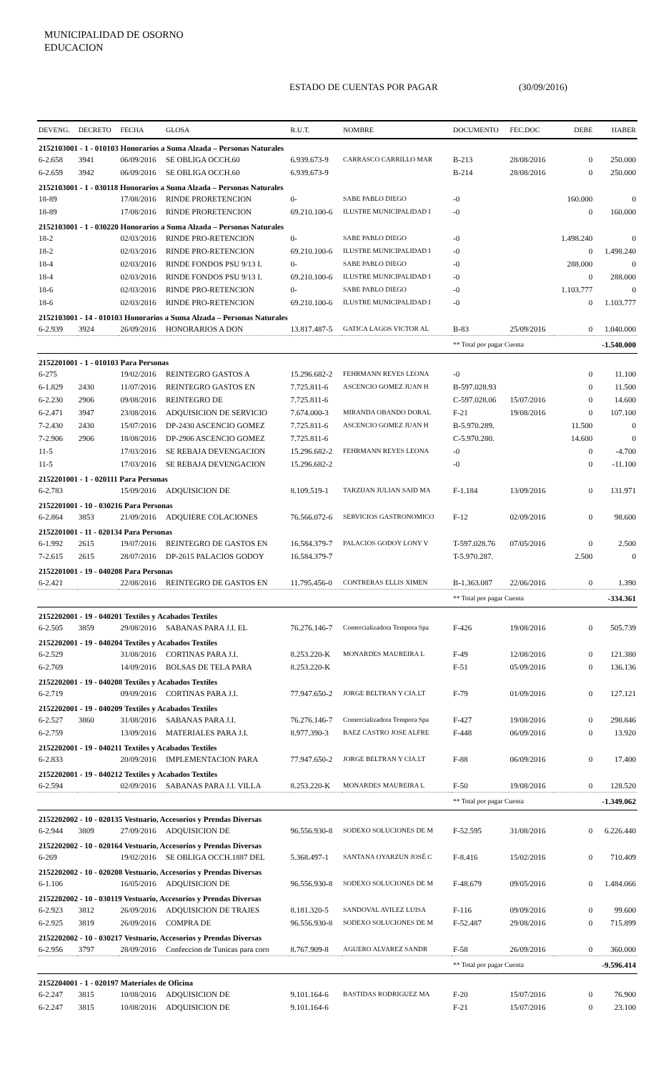MUNICIPALIDAD DE OSORNO
EDUCACION
ESTADO DE CUENTAS POR PAGAR (30/09/2016)
| DEVENG. | DECRETO | FECHA | GLOSA | R.U.T. | NOMBRE | DOCUMENTO | FEC.DOC | DEBE | HABER |
| --- | --- | --- | --- | --- | --- | --- | --- | --- | --- |
| 2152103001 - 1 - 010103 Honorarios a Suma Alzada – Personas Naturales | | | | | | | | | |
| 6-2.658 | 3941 | 06/09/2016 | SE OBLIGA OCCH.60 | 6.939.673-9 | CARRASCO CARRILLO MAR | B-213 | 28/08/2016 | 0 | 250.000 |
| 6-2.659 | 3942 | 06/09/2016 | SE OBLIGA OCCH.60 | 6.939.673-9 | | B-214 | 28/08/2016 | 0 | 250.000 |
| 2152103001 - 1 - 030118 Honorarios a Suma Alzada – Personas Naturales | | | | | | | | | |
| 18-89 | | 17/08/2016 | RINDE PRORETENCION | 0- | SABE PABLO DIEGO | -0 | | 160.000 | 0 |
| 18-89 | | 17/08/2016 | RINDE PRORETENCION | 69.210.100-6 | ILUSTRE MUNICIPALIDAD I | -0 | | 0 | 160.000 |
| 2152103001 - 1 - 030220 Honorarios a Suma Alzada – Personas Naturales | | | | | | | | | |
| 18-2 | | 02/03/2016 | RINDE PRO-RETENCION | 0- | SABE PABLO DIEGO | -0 | | 1.498.240 | 0 |
| 18-2 | | 02/03/2016 | RINDE PRO-RETENCION | 69.210.100-6 | ILUSTRE MUNICIPALIDAD I | -0 | | 0 | 1.498.240 |
| 18-4 | | 02/03/2016 | RINDE FONDOS PSU 9/13 I. | 0- | SABE PABLO DIEGO | -0 | | 288.000 | 0 |
| 18-4 | | 02/03/2016 | RINDE FONDOS PSU 9/13 I. | 69.210.100-6 | ILUSTRE MUNICIPALIDAD I | -0 | | 0 | 288.000 |
| 18-6 | | 02/03/2016 | RINDE PRO-RETENCION | 0- | SABE PABLO DIEGO | -0 | | 1.103.777 | 0 |
| 18-6 | | 02/03/2016 | RINDE PRO-RETENCION | 69.210.100-6 | ILUSTRE MUNICIPALIDAD I | -0 | | 0 | 1.103.777 |
| 2152103001 - 14 - 010103 Honorarios a Suma Alzada – Personas Naturales | | | | | | | | | |
| 6-2.939 | 3924 | 26/09/2016 | HONORARIOS A DON | 13.817.487-5 | GATICA LAGOS VICTOR AL | B-83 | 25/09/2016 | 0 | 1.040.000 |
| | | | | | | ** Total por pagar Cuenta | | | -1.540.000 |
| 2152201001 - 1 - 010103 Para Personas | | | | | | | | | |
| 6-275 | | 19/02/2016 | REINTEGRO GASTOS A | 15.296.682-2 | FEHRMANN REYES LEONA | -0 | | 0 | 11.100 |
| 6-1.829 | 2430 | 11/07/2016 | REINTEGRO GASTOS EN | 7.725.811-6 | ASCENCIO GOMEZ JUAN H | B-597.028.93 | | 0 | 11.500 |
| 6-2.230 | 2906 | 09/08/2016 | REINTEGRO DE | 7.725.811-6 | | C-597.028.06 | 15/07/2016 | 0 | 14.600 |
| 6-2.471 | 3947 | 23/08/2016 | ADQUISICION DE SERVICIO | 7.674.000-3 | MIRANDA OBANDO DORAL | F-21 | 19/08/2016 | 0 | 107.100 |
| 7-2.430 | 2430 | 15/07/2016 | DP-2430 ASCENCIO GOMEZ | 7.725.811-6 | ASCENCIO GOMEZ JUAN H | B-5.970.289. | | 11.500 | 0 |
| 7-2.906 | 2906 | 18/08/2016 | DP-2906 ASCENCIO GOMEZ | 7.725.811-6 | | C-5.970.280. | | 14.600 | 0 |
| 11-5 | | 17/03/2016 | SE REBAJA DEVENGACION | 15.296.682-2 | FEHRMANN REYES LEONA | -0 | | 0 | -4.700 |
| 11-5 | | 17/03/2016 | SE REBAJA DEVENGACION | 15.296.682-2 | | -0 | | 0 | -11.100 |
| 2152201001 - 1 - 020111 Para Personas | | | | | | | | | |
| 6-2.783 | | 15/09/2016 | ADQUISICION DE | 8.109.519-1 | TARZIJAN JULIAN SAID MA | F-1.184 | 13/09/2016 | 0 | 131.971 |
| 2152201001 - 10 - 030216 Para Personas | | | | | | | | | |
| 6-2.864 | 3853 | 21/09/2016 | ADQUIERE COLACIONES | 76.566.072-6 | SERVICIOS GASTRONOMICO | F-12 | 02/09/2016 | 0 | 98.600 |
| 2152201001 - 11 - 020134 Para Personas | | | | | | | | | |
| 6-1.992 | 2615 | 19/07/2016 | REINTEGRO DE GASTOS EN | 16.584.379-7 | PALACIOS GODOY LONY V | T-597.028.76 | 07/05/2016 | 0 | 2.500 |
| 7-2.615 | 2615 | 28/07/2016 | DP-2615 PALACIOS GODOY | 16.584.379-7 | | T-5.970.287. | | 2.500 | 0 |
| 2152201001 - 19 - 040208 Para Personas | | | | | | | | | |
| 6-2.421 | | 22/08/2016 | REINTEGRO DE GASTOS EN | 11.795.456-0 | CONTRERAS ELLIS XIMEN | B-1.363.087 | 22/06/2016 | 0 | 1.390 |
| | | | | | | ** Total por pagar Cuenta | | | -334.361 |
| 2152202001 - 19 - 040201 Textiles y Acabados Textiles | | | | | | | | | |
| 6-2.505 | 3859 | 29/08/2016 | SABANAS PARA J.I. EL | 76.276.146-7 | Comercializadora Tempora Spa | F-426 | 19/08/2016 | 0 | 505.739 |
| 2152202001 - 19 - 040204 Textiles y Acabados Textiles | | | | | | | | | |
| 6-2.529 | | 31/08/2016 | CORTINAS PARA J.I. | 8.253.220-K | MONARDES MAUREIRA L | F-49 | 12/08/2016 | 0 | 121.380 |
| 6-2.769 | | 14/09/2016 | BOLSAS DE TELA PARA | 8.253.220-K | | F-51 | 05/09/2016 | 0 | 136.136 |
| 2152202001 - 19 - 040208 Textiles y Acabados Textiles | | | | | | | | | |
| 6-2.719 | | 09/09/2016 | CORTINAS PARA J.I. | 77.947.650-2 | JORGE BELTRAN Y CIA.LT | F-79 | 01/09/2016 | 0 | 127.121 |
| 2152202001 - 19 - 040209 Textiles y Acabados Textiles | | | | | | | | | |
| 6-2.527 | 3860 | 31/08/2016 | SABANAS PARA J.I. | 76.276.146-7 | Comercializadora Tempora Spa | F-427 | 19/08/2016 | 0 | 298.846 |
| 6-2.759 | | 13/09/2016 | MATERIALES PARA J.I. | 8.977.390-3 | BAEZ CASTRO JOSE ALFRE | F-448 | 06/09/2016 | 0 | 13.920 |
| 2152202001 - 19 - 040211 Textiles y Acabados Textiles | | | | | | | | | |
| 6-2.833 | | 20/09/2016 | IMPLEMENTACION PARA | 77.947.650-2 | JORGE BELTRAN Y CIA.LT | F-88 | 06/09/2016 | 0 | 17.400 |
| 2152202001 - 19 - 040212 Textiles y Acabados Textiles | | | | | | | | | |
| 6-2.594 | | 02/09/2016 | SABANAS PARA J.I. VILLA | 8.253.220-K | MONARDES MAUREIRA L | F-50 | 19/08/2016 | 0 | 128.520 |
| | | | | | | ** Total por pagar Cuenta | | | -1.349.062 |
| 2152202002 - 10 - 020135 Vestuario, Accesorios y Prendas Diversas | | | | | | | | | |
| 6-2.944 | 3809 | 27/09/2016 | ADQUISICION DE | 96.556.930-8 | SODEXO SOLUCIONES DE M | F-52.595 | 31/08/2016 | 0 | 6.226.440 |
| 2152202002 - 10 - 020164 Vestuario, Accesorios y Prendas Diversas | | | | | | | | | |
| 6-269 | | 19/02/2016 | SE OBLIGA OCCH.1887 DEL | 5.368.497-1 | SANTANA OYARZUN JOSÉ C | F-8.416 | 15/02/2016 | 0 | 710.409 |
| 2152202002 - 10 - 020208 Vestuario, Accesorios y Prendas Diversas | | | | | | | | | |
| 6-1.106 | | 16/05/2016 | ADQUISICION DE | 96.556.930-8 | SODEXO SOLUCIONES DE M | F-48.679 | 09/05/2016 | 0 | 1.484.066 |
| 2152202002 - 10 - 030119 Vestuario, Accesorios y Prendas Diversas | | | | | | | | | |
| 6-2.923 | 3812 | 26/09/2016 | ADQUISICION DE TRAJES | 8.181.320-5 | SANDOVAL AVILEZ LUISA | F-116 | 09/09/2016 | 0 | 99.600 |
| 6-2.925 | 3819 | 26/09/2016 | COMPRA DE | 96.556.930-8 | SODEXO SOLUCIONES DE M | F-52.487 | 29/08/2016 | 0 | 715.899 |
| 2152202002 - 10 - 030217 Vestuario, Accesorios y Prendas Diversas | | | | | | | | | |
| 6-2.956 | 3797 | 28/09/2016 | Confeccion de Tunicas para coro | 8.767.909-8 | AGUERO ALVAREZ SANDR | F-58 | 26/09/2016 | 0 | 360.000 |
| | | | | | | ** Total por pagar Cuenta | | | -9.596.414 |
| 2152204001 - 1 - 020197 Materiales de Oficina | | | | | | | | | |
| 6-2.247 | 3815 | 10/08/2016 | ADQUISICION DE | 9.101.164-6 | BASTIDAS RODRIGUEZ MA | F-20 | 15/07/2016 | 0 | 76.900 |
| 6-2.247 | 3815 | 10/08/2016 | ADQUISICION DE | 9.101.164-6 | | F-21 | 15/07/2016 | 0 | 23.100 |